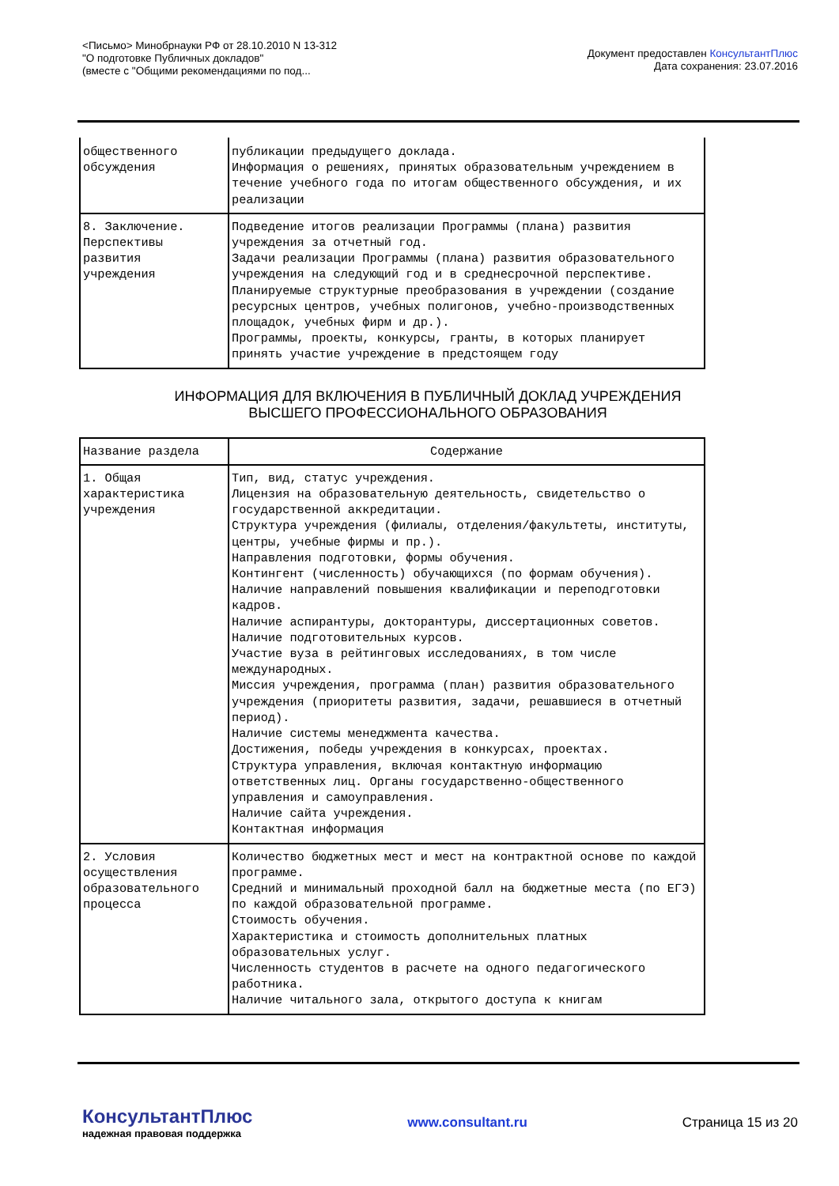<Письмо> Минобрнауки РФ от 28.10.2010 N 13-312
"О подготовке Публичных докладов"
(вместе с "Общими рекомендациями по под...
Документ предоставлен КонсультантПлюс
Дата сохранения: 23.07.2016
| общественного обсуждения | публикации предыдущего доклада. Информация о решениях, принятых образовательным учреждением в течение учебного года по итогам общественного обсуждения, и их реализации |
| 8. Заключение. Перспективы развития учреждения | Подведение итогов реализации Программы (плана) развития учреждения за отчетный год. Задачи реализации Программы (плана) развития образовательного учреждения на следующий год и в среднесрочной перспективе. Планируемые структурные преобразования в учреждении (создание ресурсных центров, учебных полигонов, учебно-производственных площадок, учебных фирм и др.). Программы, проекты, конкурсы, гранты, в которых планирует принять участие учреждение в предстоящем году |
ИНФОРМАЦИЯ ДЛЯ ВКЛЮЧЕНИЯ В ПУБЛИЧНЫЙ ДОКЛАД УЧРЕЖДЕНИЯ
ВЫСШЕГО ПРОФЕССИОНАЛЬНОГО ОБРАЗОВАНИЯ
| Название раздела | Содержание |
| --- | --- |
| 1. Общая характеристика учреждения | Тип, вид, статус учреждения. Лицензия на образовательную деятельность, свидетельство о государственной аккредитации. Структура учреждения (филиалы, отделения/факультеты, институты, центры, учебные фирмы и пр.). Направления подготовки, формы обучения. Контингент (численность) обучающихся (по формам обучения). Наличие направлений повышения квалификации и переподготовки кадров. Наличие аспирантуры, докторантуры, диссертационных советов. Наличие подготовительных курсов. Участие вуза в рейтинговых исследованиях, в том числе международных. Миссия учреждения, программа (план) развития образовательного учреждения (приоритеты развития, задачи, решавшиеся в отчетный период). Наличие системы менеджмента качества. Достижения, победы учреждения в конкурсах, проектах. Структура управления, включая контактную информацию ответственных лиц. Органы государственно-общественного управления и самоуправления. Наличие сайта учреждения. Контактная информация |
| 2. Условия осуществления образовательного процесса | Количество бюджетных мест и мест на контрактной основе по каждой программе. Средний и минимальный проходной балл на бюджетные места (по ЕГЭ) по каждой образовательной программе. Стоимость обучения. Характеристика и стоимость дополнительных платных образовательных услуг. Численность студентов в расчете на одного педагогического работника. Наличие читального зала, открытого доступа к книгам |
КонсультантПлюс
надежная правовая поддержка
www.consultant.ru Страница 15 из 20